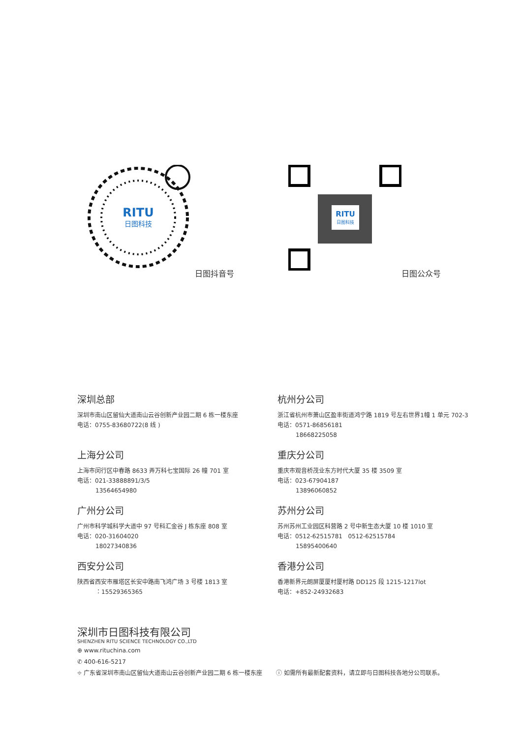RITU
日图科技
日图抖音号
RITU
日图科技
日图公众号
深圳总部
深圳市南山区留仙大道南山云谷创新产业园二期 6 栋一楼东座
电话：0755-83680722(8 线 )
杭州分公司
浙江省杭州市萧山区盈丰街道鸿宁路 1819 号左右世界1幢 1 单元 702-3
电话：0571-86856181
18668225058
上海分公司
上海市闵行区中春路 8633 弄万科七宝国际 26 幢 701 室
电话：021-33888891/3/5
13564654980
重庆分公司
重庆市观音桥茂业东方时代大厦 35 楼 3509 室
电话：023-67904187
13896060852
广州分公司
广州市科学城科学大道中 97 号科汇金谷 J 栋东座 808 室
电话：020-31604020
18027340836
苏州分公司
苏州苏州工业园区科营路 2 号中新生态大厦 10 楼 1010 室
电话：0512-62515781 0512-62515784
15895400640
西安分公司
陕西省西安市雁塔区长安中路南飞鸿广场 3 号楼 1813 室
：15529365365
香港分公司
香港新界元朗屏厦厦村厦村路 DD125 段 1215-1217lot
电话：+852-24932683
深圳市日图科技有限公司
SHENZHEN RITU SCIENCE TECHNOLOGY CO.,LTD
⊕ www.rituchina.com
✆ 400-616-5217
⌖ 广东省深圳市南山区留仙大道南山云谷创新产业园二期 6 栋一楼东座 ⓘ 如需所有最新配套资料，请立即与日图科技各地分公司联系。